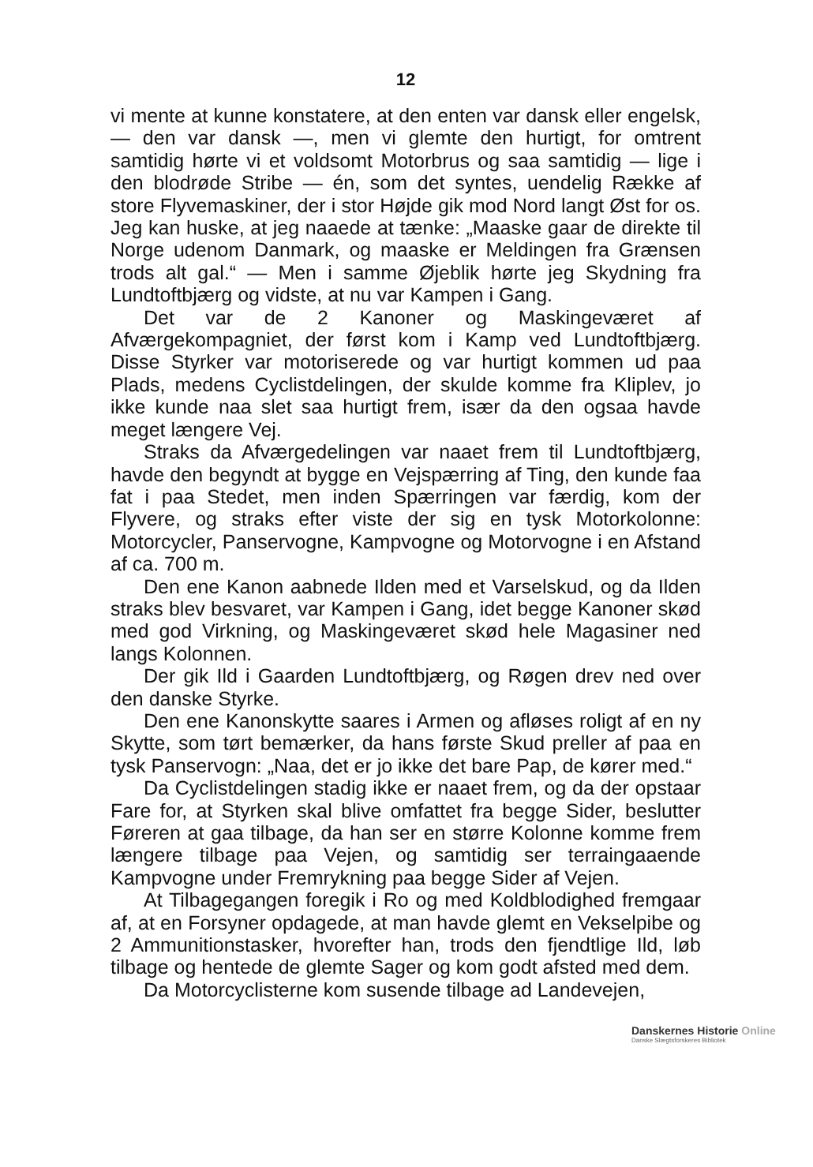12
vi mente at kunne konstatere, at den enten var dansk eller engelsk, — den var dansk —, men vi glemte den hurtigt, for omtrent samtidig hørte vi et voldsomt Motorbrus og saa samtidig — lige i den blodrøde Stribe — én, som det syntes, uendelig Række af store Flyvemaskiner, der i stor Højde gik mod Nord langt Øst for os. Jeg kan huske, at jeg naaede at tænke: „Maaske gaar de direkte til Norge udenom Danmark, og maaske er Meldingen fra Grænsen trods alt gal.“ — Men i samme Øjeblik hørte jeg Skydning fra Lundtoftbjærg og vidste, at nu var Kampen i Gang.
Det var de 2 Kanoner og Maskingeværet af Afværgekompagniet, der først kom i Kamp ved Lundtoftbjærg. Disse Styrker var motoriserede og var hurtigt kommen ud paa Plads, medens Cyclistdelingen, der skulde komme fra Kliplev, jo ikke kunde naa slet saa hurtigt frem, især da den ogsaa havde meget længere Vej.
Straks da Afværgedelingen var naaet frem til Lundtoftbjærg, havde den begyndt at bygge en Vejspærring af Ting, den kunde faa fat i paa Stedet, men inden Spærringen var færdig, kom der Flyvere, og straks efter viste der sig en tysk Motorkolonne: Motorcycler, Panservogne, Kampvogne og Motorvogne i en Afstand af ca. 700 m.
Den ene Kanon aabnede Ilden med et Varselskud, og da Ilden straks blev besvaret, var Kampen i Gang, idet begge Kanoner skød med god Virkning, og Maskingeværet skød hele Magasiner ned langs Kolonnen.
Der gik Ild i Gaarden Lundtoftbjærg, og Røgen drev ned over den danske Styrke.
Den ene Kanonskytte saares i Armen og afløses roligt af en ny Skytte, som tørt bemærker, da hans første Skud preller af paa en tysk Panservogn: „Naa, det er jo ikke det bare Pap, de kører med.“
Da Cyclistdelingen stadig ikke er naaet frem, og da der opstaar Fare for, at Styrken skal blive omfattet fra begge Sider, beslutter Føreren at gaa tilbage, da han ser en større Kolonne komme frem længere tilbage paa Vejen, og samtidig ser terraingaaende Kampvogne under Fremrykning paa begge Sider af Vejen.
At Tilbagegangen foregik i Ro og med Koldblodighed fremgaar af, at en Forsyner opdagede, at man havde glemt en Vekselpibe og 2 Ammunitionstasker, hvorefter han, trods den fjendtlige Ild, løb tilbage og hentede de glemte Sager og kom godt afsted med dem.
Da Motorcyclisterne kom susende tilbage ad Landevejen,
Danskernes Historie Online
Danske Slægtsforskeres Bibliotek